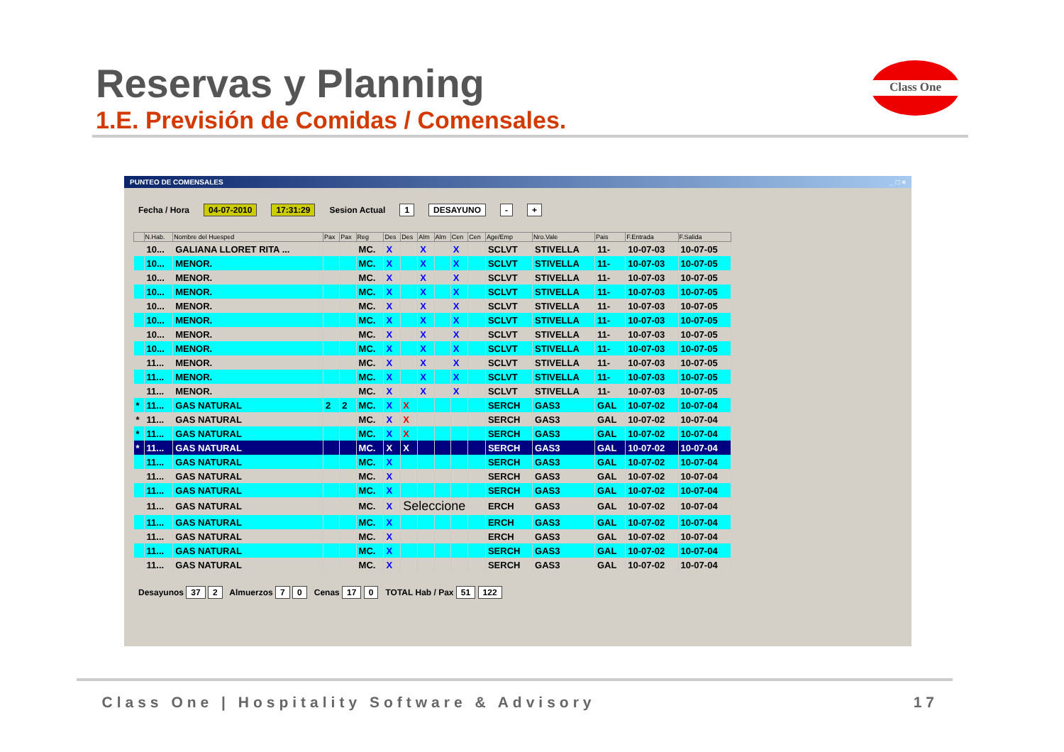Reservas y Planning
1.E. Previsión de Comidas / Comensales.
Class One
PUNTEO DE COMENSALES _ □ ×
Fecha / Hora 04-07-2010 17:31:29 Sesion Actual 1 DESAYUNO - +
| | N.Hab. | Nombre del Huesped | Pax | Pax | Reg | Des | Des | Alm | Alm | Cen | Cen | Age/Emp | Nro.Vale | Pais | F.Entrada | F.Salida |
| --- | --- | --- | --- | --- | --- | --- | --- | --- | --- | --- | --- | --- | --- | --- | --- | --- |
| | 10... | GALIANA LLORET RITA ... | | | MC. | X | | X | | X | | SCLVT | STIVELLA | 11- | 10-07-03 | 10-07-05 |
| | 10... | MENOR. | | | MC. | X | | X | | X | | SCLVT | STIVELLA | 11- | 10-07-03 | 10-07-05 |
| | 10... | MENOR. | | | MC. | X | | X | | X | | SCLVT | STIVELLA | 11- | 10-07-03 | 10-07-05 |
| | 10... | MENOR. | | | MC. | X | | X | | X | | SCLVT | STIVELLA | 11- | 10-07-03 | 10-07-05 |
| | 10... | MENOR. | | | MC. | X | | X | | X | | SCLVT | STIVELLA | 11- | 10-07-03 | 10-07-05 |
| | 10... | MENOR. | | | MC. | X | | X | | X | | SCLVT | STIVELLA | 11- | 10-07-03 | 10-07-05 |
| | 10... | MENOR. | | | MC. | X | | X | | X | | SCLVT | STIVELLA | 11- | 10-07-03 | 10-07-05 |
| | 10... | MENOR. | | | MC. | X | | X | | X | | SCLVT | STIVELLA | 11- | 10-07-03 | 10-07-05 |
| | 11... | MENOR. | | | MC. | X | | X | | X | | SCLVT | STIVELLA | 11- | 10-07-03 | 10-07-05 |
| | 11... | MENOR. | | | MC. | X | | X | | X | | SCLVT | STIVELLA | 11- | 10-07-03 | 10-07-05 |
| | 11... | MENOR. | | | MC. | X | | X | | X | | SCLVT | STIVELLA | 11- | 10-07-03 | 10-07-05 |
| * | 11... | GAS NATURAL | 2 | 2 | MC. | X | X | | | | | SERCH | GAS3 | GAL | 10-07-02 | 10-07-04 |
| * | 11... | GAS NATURAL | | | MC. | X | X | | | | | SERCH | GAS3 | GAL | 10-07-02 | 10-07-04 |
| * | 11... | GAS NATURAL | | | MC. | X | X | | | | | SERCH | GAS3 | GAL | 10-07-02 | 10-07-04 |
| * | 11... | GAS NATURAL | | | MC. | X | X | | | | | SERCH | GAS3 | GAL | 10-07-02 | 10-07-04 |
| | 11... | GAS NATURAL | | | MC. | X | | | | | | SERCH | GAS3 | GAL | 10-07-02 | 10-07-04 |
| | 11... | GAS NATURAL | | | MC. | X | | | | | | SERCH | GAS3 | GAL | 10-07-02 | 10-07-04 |
| | 11... | GAS NATURAL | | | MC. | X | | | | | | SERCH | GAS3 | GAL | 10-07-02 | 10-07-04 |
| | 11... | GAS NATURAL | | | MC. | X | Seleccione | | | | | ERCH | GAS3 | GAL | 10-07-02 | 10-07-04 |
| | 11... | GAS NATURAL | | | MC. | X | | | | | | ERCH | GAS3 | GAL | 10-07-02 | 10-07-04 |
| | 11... | GAS NATURAL | | | MC. | X | | | | | | ERCH | GAS3 | GAL | 10-07-02 | 10-07-04 |
| | 11... | GAS NATURAL | | | MC. | X | | | | | | SERCH | GAS3 | GAL | 10-07-02 | 10-07-04 |
| | 11... | GAS NATURAL | | | MC. | X | | | | | | SERCH | GAS3 | GAL | 10-07-02 | 10-07-04 |
Desayunos 37 2 Almuerzos 7 0 Cenas 17 0 TOTAL Hab / Pax 51 122
Class One | Hospitality Software & Advisory 17